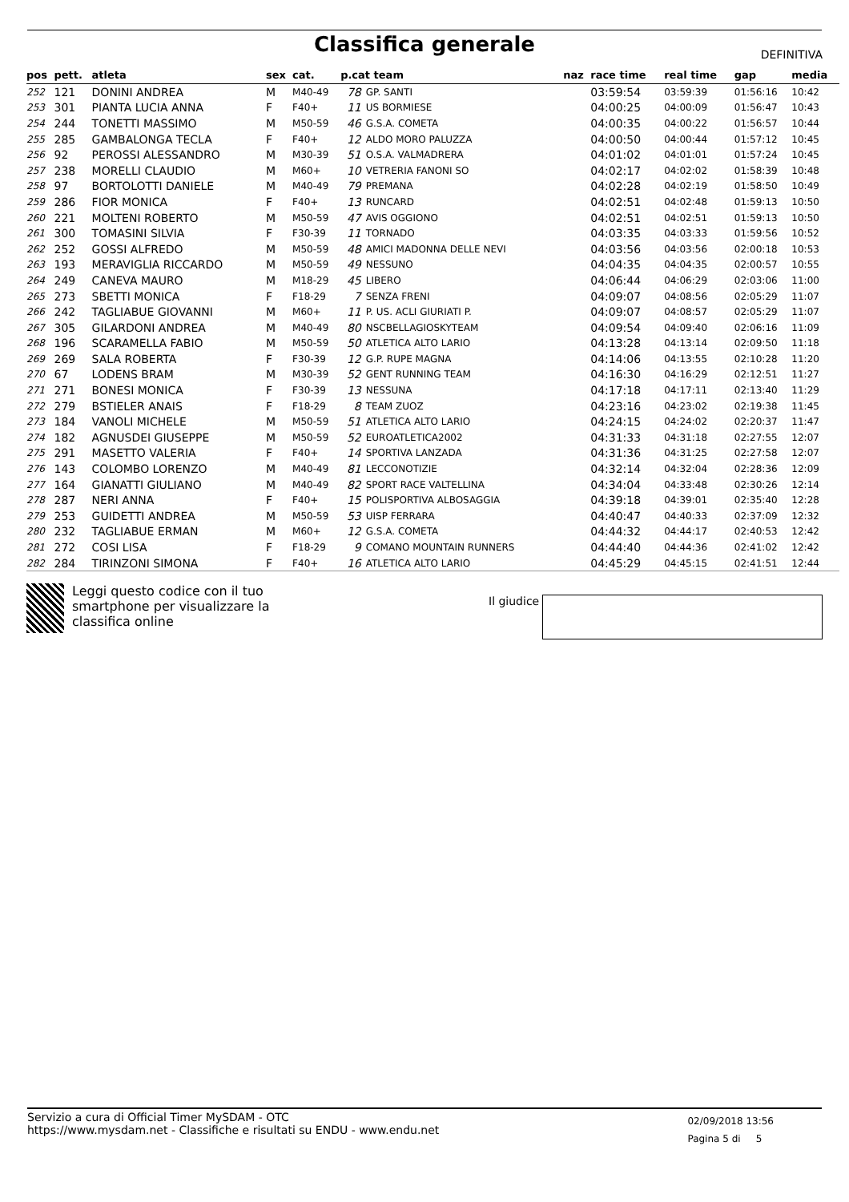Classifica generale
DEFINITIVA
| pos | pett. | atleta | sex | cat. | p.cat team | | naz | race time | real time | gap | media |
| --- | --- | --- | --- | --- | --- | --- | --- | --- | --- | --- | --- |
| 252 | 121 | DONINI ANDREA | M | M40-49 | 78 | GP. SANTI | | 03:59:54 | 03:59:39 | 01:56:16 | 10:42 |
| 253 | 301 | PIANTA LUCIA ANNA | F | F40+ | 11 | US BORMIESE | | 04:00:25 | 04:00:09 | 01:56:47 | 10:43 |
| 254 | 244 | TONETTI MASSIMO | M | M50-59 | 46 | G.S.A. COMETA | | 04:00:35 | 04:00:22 | 01:56:57 | 10:44 |
| 255 | 285 | GAMBALONGA TECLA | F | F40+ | 12 | ALDO MORO PALUZZA | | 04:00:50 | 04:00:44 | 01:57:12 | 10:45 |
| 256 | 92 | PEROSSI ALESSANDRO | M | M30-39 | 51 | O.S.A. VALMADRERA | | 04:01:02 | 04:01:01 | 01:57:24 | 10:45 |
| 257 | 238 | MORELLI CLAUDIO | M | M60+ | 10 | VETRERIA FANONI SO | | 04:02:17 | 04:02:02 | 01:58:39 | 10:48 |
| 258 | 97 | BORTOLOTTI DANIELE | M | M40-49 | 79 | PREMANA | | 04:02:28 | 04:02:19 | 01:58:50 | 10:49 |
| 259 | 286 | FIOR MONICA | F | F40+ | 13 | RUNCARD | | 04:02:51 | 04:02:48 | 01:59:13 | 10:50 |
| 260 | 221 | MOLTENI ROBERTO | M | M50-59 | 47 | AVIS OGGIONO | | 04:02:51 | 04:02:51 | 01:59:13 | 10:50 |
| 261 | 300 | TOMASINI SILVIA | F | F30-39 | 11 | TORNADO | | 04:03:35 | 04:03:33 | 01:59:56 | 10:52 |
| 262 | 252 | GOSSI ALFREDO | M | M50-59 | 48 | AMICI MADONNA DELLE NEVI | | 04:03:56 | 04:03:56 | 02:00:18 | 10:53 |
| 263 | 193 | MERAVIGLIA RICCARDO | M | M50-59 | 49 | NESSUNO | | 04:04:35 | 04:04:35 | 02:00:57 | 10:55 |
| 264 | 249 | CANEVA MAURO | M | M18-29 | 45 | LIBERO | | 04:06:44 | 04:06:29 | 02:03:06 | 11:00 |
| 265 | 273 | SBETTI MONICA | F | F18-29 | 7 | SENZA FRENI | | 04:09:07 | 04:08:56 | 02:05:29 | 11:07 |
| 266 | 242 | TAGLIABUE GIOVANNI | M | M60+ | 11 | P. US. ACLI GIURIATI P. | | 04:09:07 | 04:08:57 | 02:05:29 | 11:07 |
| 267 | 305 | GILARDONI ANDREA | M | M40-49 | 80 | NSCBELLAGIOSKYTEAM | | 04:09:54 | 04:09:40 | 02:06:16 | 11:09 |
| 268 | 196 | SCARAMELLA FABIO | M | M50-59 | 50 | ATLETICA ALTO LARIO | | 04:13:28 | 04:13:14 | 02:09:50 | 11:18 |
| 269 | 269 | SALA ROBERTA | F | F30-39 | 12 | G.P. RUPE MAGNA | | 04:14:06 | 04:13:55 | 02:10:28 | 11:20 |
| 270 | 67 | LODENS BRAM | M | M30-39 | 52 | GENT RUNNING TEAM | | 04:16:30 | 04:16:29 | 02:12:51 | 11:27 |
| 271 | 271 | BONESI MONICA | F | F30-39 | 13 | NESSUNA | | 04:17:18 | 04:17:11 | 02:13:40 | 11:29 |
| 272 | 279 | BSTIELER ANAIS | F | F18-29 | 8 | TEAM ZUOZ | | 04:23:16 | 04:23:02 | 02:19:38 | 11:45 |
| 273 | 184 | VANOLI MICHELE | M | M50-59 | 51 | ATLETICA ALTO LARIO | | 04:24:15 | 04:24:02 | 02:20:37 | 11:47 |
| 274 | 182 | AGNUSDEI GIUSEPPE | M | M50-59 | 52 | EUROATLETICA2002 | | 04:31:33 | 04:31:18 | 02:27:55 | 12:07 |
| 275 | 291 | MASETTO VALERIA | F | F40+ | 14 | SPORTIVA LANZADA | | 04:31:36 | 04:31:25 | 02:27:58 | 12:07 |
| 276 | 143 | COLOMBO LORENZO | M | M40-49 | 81 | LECCONOTIZIE | | 04:32:14 | 04:32:04 | 02:28:36 | 12:09 |
| 277 | 164 | GIANATTI GIULIANO | M | M40-49 | 82 | SPORT RACE VALTELLINA | | 04:34:04 | 04:33:48 | 02:30:26 | 12:14 |
| 278 | 287 | NERI ANNA | F | F40+ | 15 | POLISPORTIVA ALBOSAGGIA | | 04:39:18 | 04:39:01 | 02:35:40 | 12:28 |
| 279 | 253 | GUIDETTI ANDREA | M | M50-59 | 53 | UISP FERRARA | | 04:40:47 | 04:40:33 | 02:37:09 | 12:32 |
| 280 | 232 | TAGLIABUE ERMAN | M | M60+ | 12 | G.S.A. COMETA | | 04:44:32 | 04:44:17 | 02:40:53 | 12:42 |
| 281 | 272 | COSI LISA | F | F18-29 | 9 | COMANO MOUNTAIN RUNNERS | | 04:44:40 | 04:44:36 | 02:41:02 | 12:42 |
| 282 | 284 | TIRINZONI SIMONA | F | F40+ | 16 | ATLETICA ALTO LARIO | | 04:45:29 | 04:45:15 | 02:41:51 | 12:44 |
Leggi questo codice con il tuo
smartphone per visualizzare la
classifica online
Il giudice
Servizio a cura di Official Timer MySDAM - OTC
https://www.mysdam.net - Classifiche e risultati su ENDU - www.endu.net
02/09/2018 13:56
Pagina 5 di 5